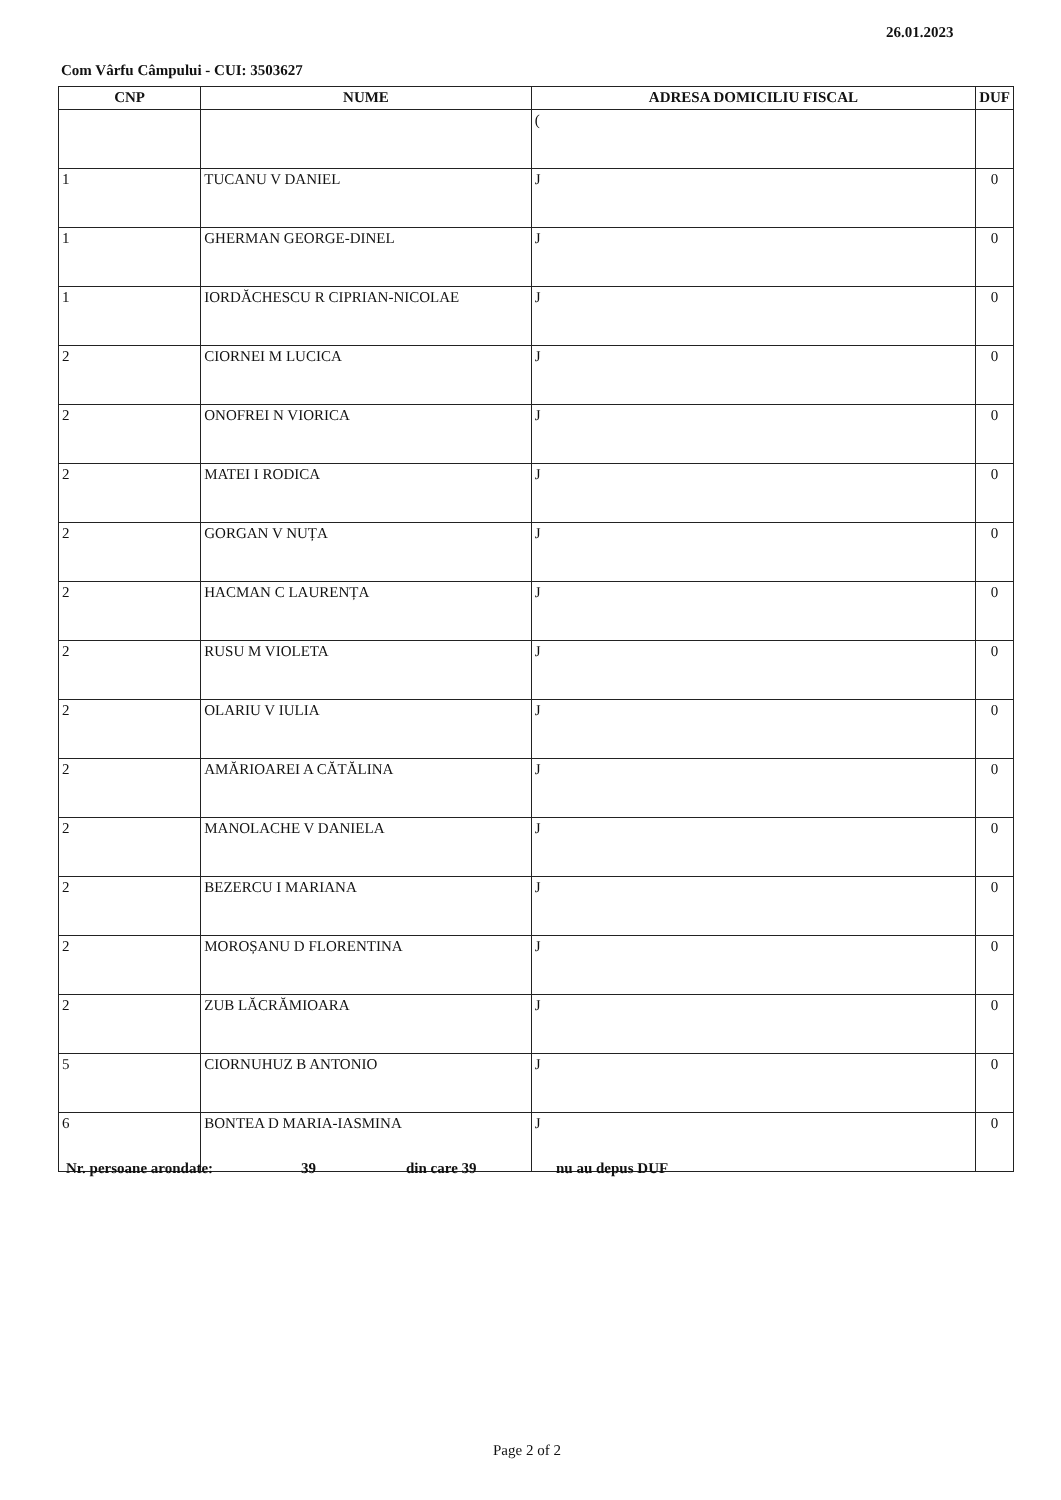26.01.2023
Com Vârfu Câmpului - CUI: 3503627
| CNP | NUME | ADRESA DOMICILIU FISCAL | DUF |
| --- | --- | --- | --- |
| | | ( | |
| 1 | TUCANU V DANIEL | J | 0 |
| 1 | GHERMAN GEORGE-DINEL | J | 0 |
| 1 | IORDĂCHESCU R CIPRIAN-NICOLAE | J | 0 |
| 2 | CIORNEI M LUCICA | J | 0 |
| 2 | ONOFREI N VIORICA | J | 0 |
| 2 | MATEI I RODICA | J | 0 |
| 2 | GORGAN V NUȚA | J | 0 |
| 2 | HACMAN C LAURENȚA | J | 0 |
| 2 | RUSU M VIOLETA | J | 0 |
| 2 | OLARIU V IULIA | J | 0 |
| 2 | AMĂRIOAREI A CĂTĂLINA | J | 0 |
| 2 | MANOLACHE V DANIELA | J | 0 |
| 2 | BEZERCU I MARIANA | J | 0 |
| 2 | MOROȘANU D FLORENTINA | J | 0 |
| 2 | ZUB LĂCRĂMIOARA | J | 0 |
| 5 | CIORNUHUZ B ANTONIO | J | 0 |
| 6 | BONTEA D MARIA-IASMINA | J | 0 |
Nr. persoane arondate: 39 din care 39 nu au depus DUF
Page 2 of 2